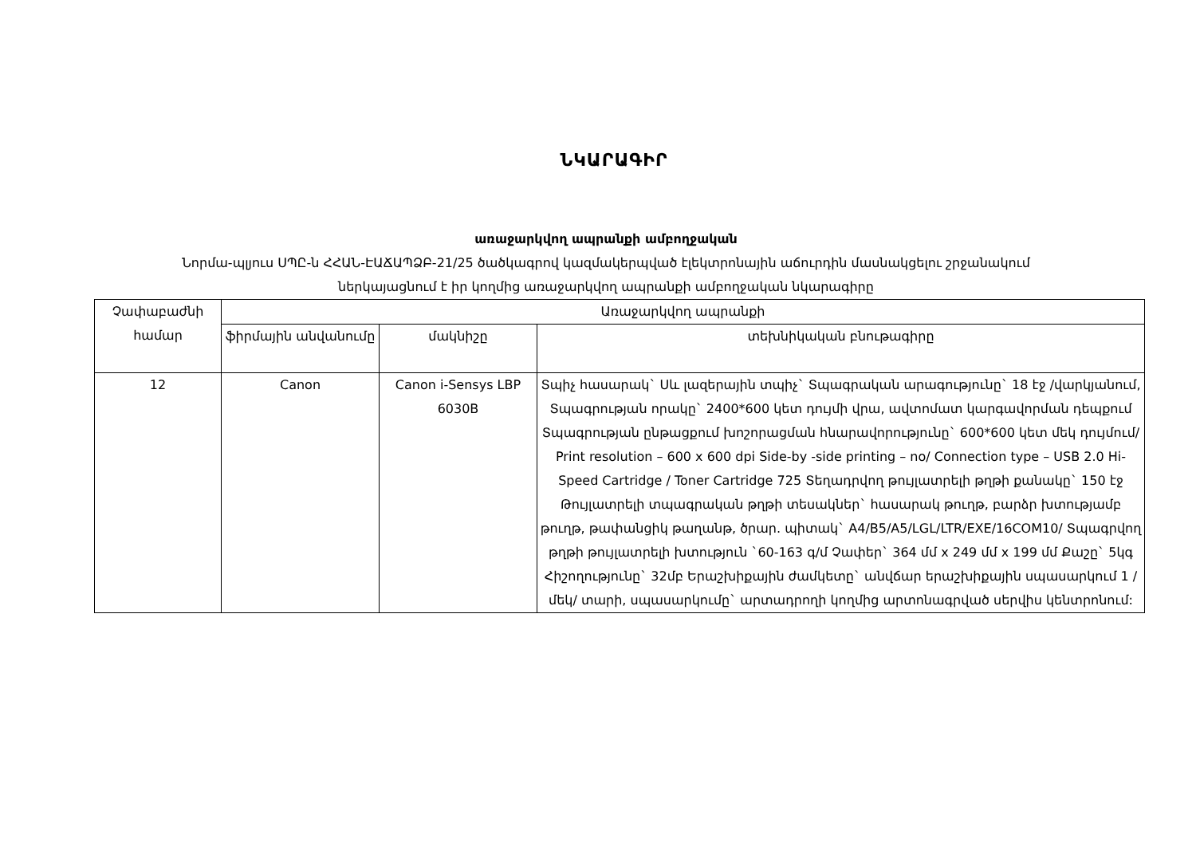ՆԿԱՐԱԳԻՐ
առաջարկվող ապրանքի ամբողջական
Նորմա-պլյուս ՍՊԸ-ն ՀՀԱՆ-ԷԱՃԱՊՁԲ-21/25 ծածկագրով կազմակերպված էլեկտրոնային աճուրդին մասնակցելու շրջանակում
ներկայացնում է իր կողմից առաջարկվող ապրանքի ամբողջական նկարագիրը
| Չափաբաժնի համար | Առաջարկվող ապրանքի | | |
| --- | --- | --- | --- |
| | ֆիրմային անվանումը | մակնիշը | տեխնիկական բնութագիրը |
| 12 | Canon | Canon i-Sensys LBP 6030B | Տպիչ հասարակ` Սև լազերային տպիչ` Տպագրական արագությունը` 18 էջ /վարկյանում, Տպագրության որակը` 2400*600 կետ դույմի վրա, ավտոմատ կարգավորման դեպքում Տպագրության ընթացքում խոշորացման հնարավորությունը` 600*600 կետ մեկ դույմում/ Print resolution – 600 x 600 dpi Side-by -side printing – no/ Connection type – USB 2.0 Hi-Speed Cartridge / Toner Cartridge 725 Տեղադրվող թույլատրելի թղթի քանակը` 150 էջ Թույլատրելի տպագրական թղթի տեսակներ` հասարակ թուղթ, բարձր խտությամբ թուղթ, թափանցիկ թաղանթ, ծրար. պիտակ` A4/B5/A5/LGL/LTR/EXE/16COM10/ Տպագրվող թղթի թույլատրելի խտություն `60-163 գ/մ Չափեր` 364 մմ x 249 մմ x 199 մմ Քաշը` 5կգ Հիշողությունը` 32մբ Երաշխիքային ժամկետը` անվճար երաշխիքային սպասարկում 1 /մեկ/ տարի, սպասարկումը` արտադրողի կողմից արտոնագրված սերվիս կենտրոնում: |